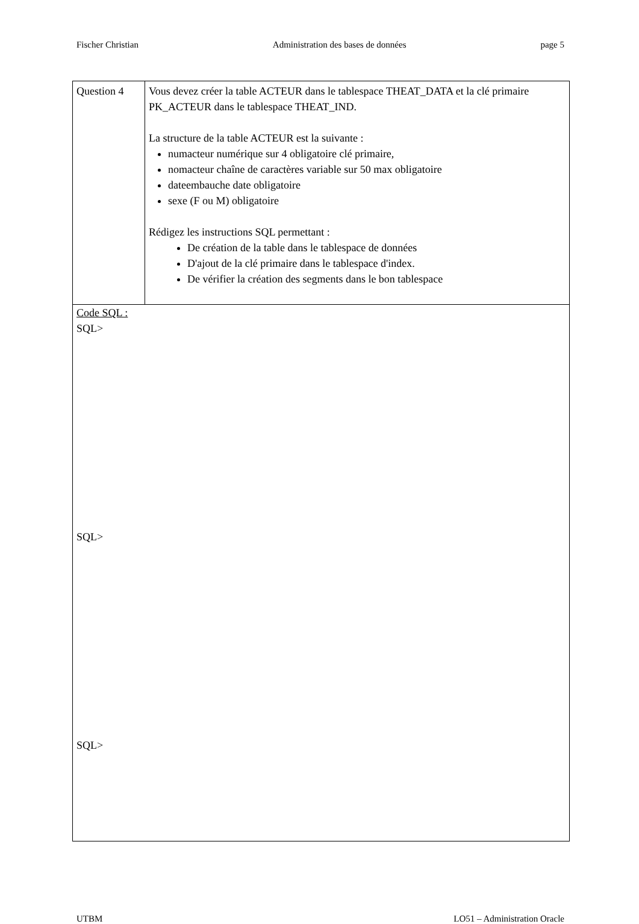Fischer Christian Administration des bases de données page 5
| Question 4 | Vous devez créer la table ACTEUR dans le tablespace THEAT_DATA et la clé primaire PK_ACTEUR dans le tablespace THEAT_IND. La structure de la table ACTEUR est la suivante : numacteur numérique sur 4 obligatoire clé primaire, nomacteur chaîne de caractères variable sur 50 max obligatoire dateembauche date obligatoire sexe (F ou M) obligatoire Rédigez les instructions SQL permettant : De création de la table dans le tablespace de données D'ajout de la clé primaire dans le tablespace d'index. De vérifier la création des segments dans le bon tablespace |
| Code SQL : SQL> SQL> SQL> | |
UTBM LO51 – Administration Oracle